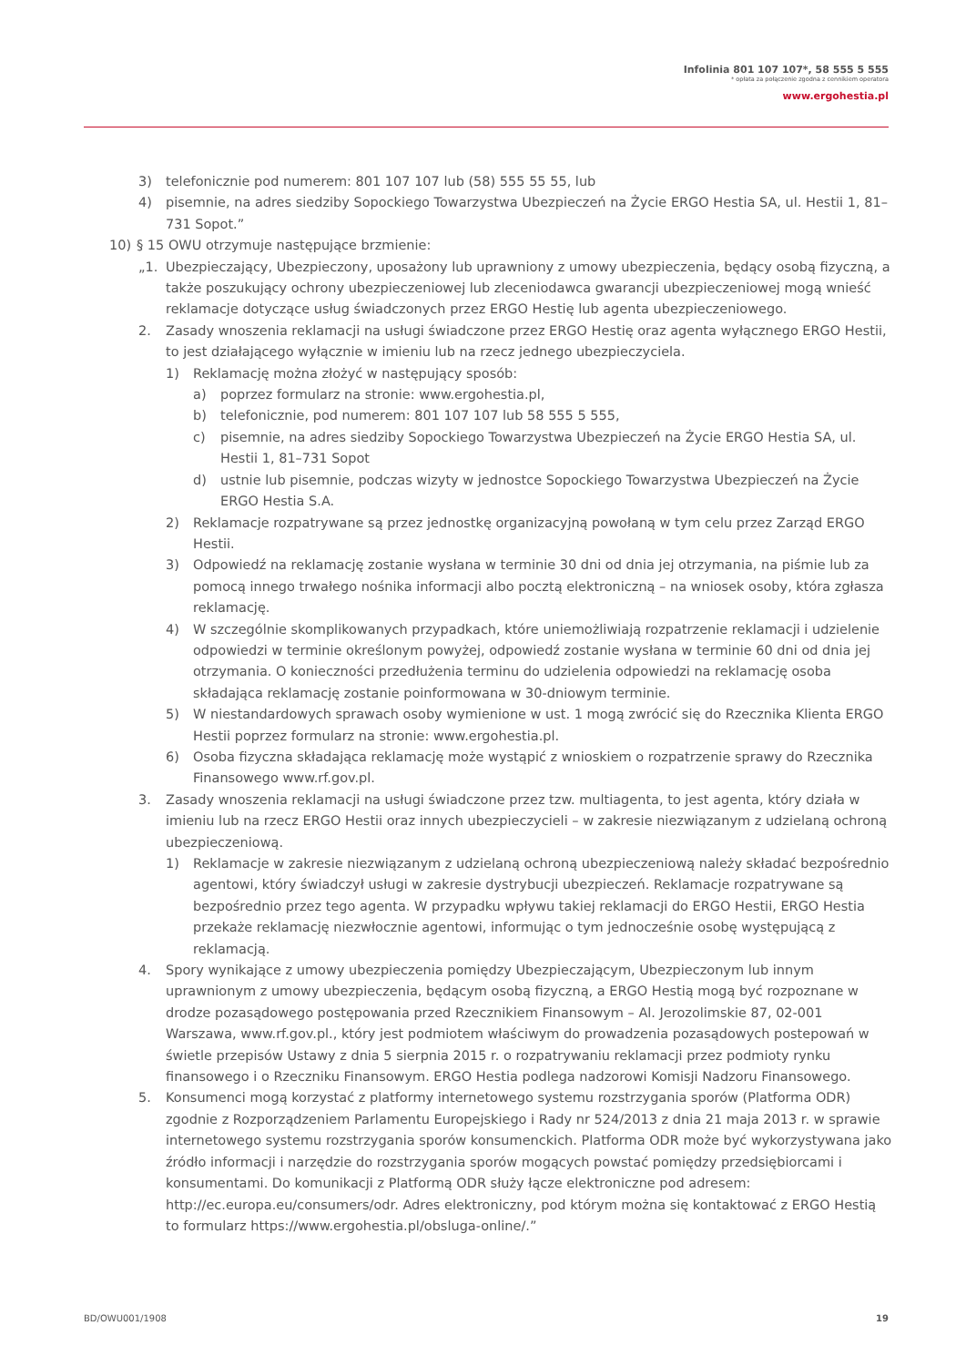Infolinia 801 107 107*, 58 555 5 555
* opłata za połączenie zgodna z cennikiem operatora
www.ergohestia.pl
3) telefonicznie pod numerem: 801 107 107 lub (58) 555 55 55, lub
4) pisemnie, na adres siedziby Sopockiego Towarzystwa Ubezpieczeń na Życie ERGO Hestia SA, ul. Hestii 1, 81–731 Sopot.”
10) § 15 OWU otrzymuje następujące brzmienie:
„1. Ubezpieczający, Ubezpieczony, uposażony lub uprawniony z umowy ubezpieczenia, będący osobą fizyczną, a także poszukujący ochrony ubezpieczeniowej lub zleceniodawca gwarancji ubezpieczeniowej mogą wnieść reklamacje dotyczące usług świadczonych przez ERGO Hestię lub agenta ubezpieczeniowego.
2. Zasady wnoszenia reklamacji na usługi świadczone przez ERGO Hestię oraz agenta wyłącznego ERGO Hestii, to jest działającego wyłącznie w imieniu lub na rzecz jednego ubezpieczyciela.
1) Reklamację można złożyć w następujący sposób:
a) poprzez formularz na stronie: www.ergohestia.pl,
b) telefonicznie, pod numerem: 801 107 107 lub 58 555 5 555,
c) pisemnie, na adres siedziby Sopockiego Towarzystwa Ubezpieczeń na Życie ERGO Hestia SA, ul. Hestii 1, 81–731 Sopot
d) ustnie lub pisemnie, podczas wizyty w jednostce Sopockiego Towarzystwa Ubezpieczeń na Życie ERGO Hestia S.A.
2) Reklamacje rozpatrywane są przez jednostkę organizacyjną powołaną w tym celu przez Zarząd ERGO Hestii.
3) Odpowiedź na reklamację zostanie wysłana w terminie 30 dni od dnia jej otrzymania, na piśmie lub za pomocą innego trwałego nośnika informacji albo pocztą elektroniczną – na wniosek osoby, która zgłasza reklamację.
4) W szczególnie skomplikowanych przypadkach, które uniemożliwiają rozpatrzenie reklamacji i udzielenie odpowiedzi w terminie określonym powyżej, odpowiedź zostanie wysłana w terminie 60 dni od dnia jej otrzymania. O konieczności przedłużenia terminu do udzielenia odpowiedzi na reklamację osoba składająca reklamację zostanie poinformowana w 30-dniowym terminie.
5) W niestandardowych sprawach osoby wymienione w ust. 1 mogą zwrócić się do Rzecznika Klienta ERGO Hestii poprzez formularz na stronie: www.ergohestia.pl.
6) Osoba fizyczna składająca reklamację może wystąpić z wnioskiem o rozpatrzenie sprawy do Rzecznika Finansowego www.rf.gov.pl.
3. Zasady wnoszenia reklamacji na usługi świadczone przez tzw. multiagenta, to jest agenta, który działa w imieniu lub na rzecz ERGO Hestii oraz innych ubezpieczycieli – w zakresie niezwiązanym z udzielaną ochroną ubezpieczeniową.
1) Reklamacje w zakresie niezwiązanym z udzielaną ochroną ubezpieczeniową należy składać bezpośrednio agentowi, który świadczył usługi w zakresie dystrybucji ubezpieczeń. Reklamacje rozpatrywane są bezpośrednio przez tego agenta. W przypadku wpływu takiej reklamacji do ERGO Hestii, ERGO Hestia przekaże reklamację niezwłocznie agentowi, informując o tym jednocześnie osobę występującą z reklamacją.
4. Spory wynikające z umowy ubezpieczenia pomiędzy Ubezpieczającym, Ubezpieczonym lub innym uprawnionym z umowy ubezpieczenia, będącym osobą fizyczną, a ERGO Hestią mogą być rozpoznane w drodze pozasądowego postępowania przed Rzecznikiem Finansowym – Al. Jerozolimskie 87, 02-001 Warszawa, www.rf.gov.pl., który jest podmiotem właściwym do prowadzenia pozasądowych postepowań w świetle przepisów Ustawy z dnia 5 sierpnia 2015 r. o rozpatrywaniu reklamacji przez podmioty rynku finansowego i o Rzeczniku Finansowym. ERGO Hestia podlega nadzorowi Komisji Nadzoru Finansowego.
5. Konsumenci mogą korzystać z platformy internetowego systemu rozstrzygania sporów (Platforma ODR) zgodnie z Rozporządzeniem Parlamentu Europejskiego i Rady nr 524/2013 z dnia 21 maja 2013 r. w sprawie internetowego systemu rozstrzygania sporów konsumenckich. Platforma ODR może być wykorzystywana jako źródło informacji i narzędzie do rozstrzygania sporów mogących powstać pomiędzy przedsiębiorcami i konsumentami. Do komunikacji z Platformą ODR służy łącze elektroniczne pod adresem: http://ec.europa.eu/consumers/odr. Adres elektroniczny, pod którym można się kontaktować z ERGO Hestią to formularz https://www.ergohestia.pl/obsluga-online/.”
BD/OWU001/1908 19